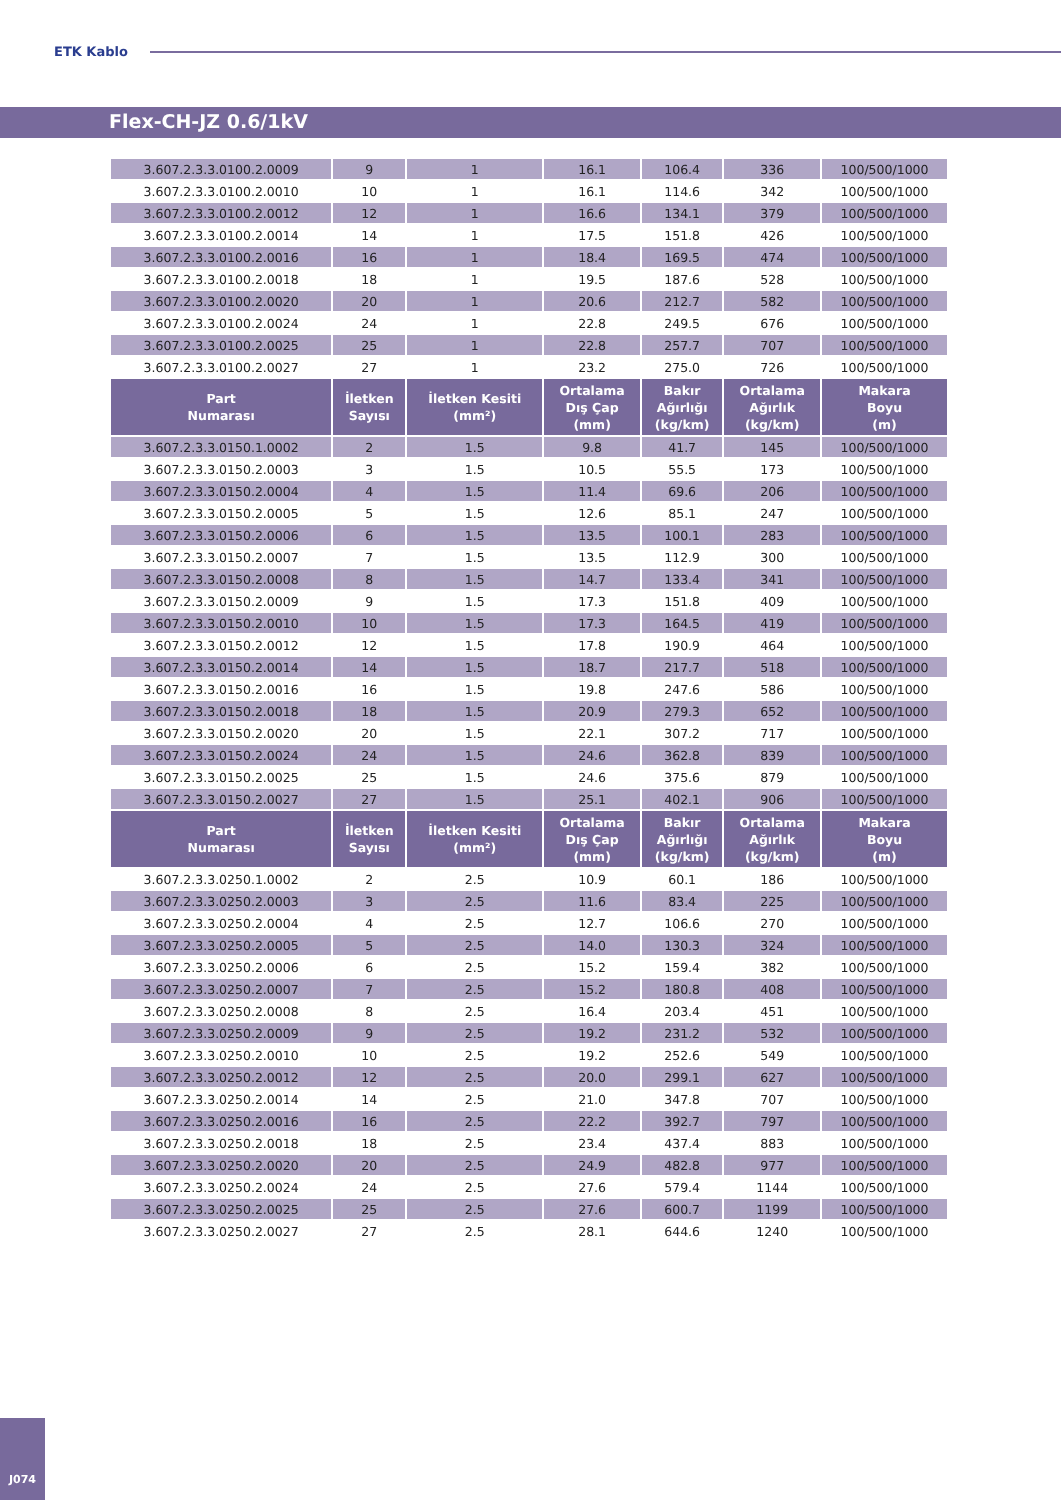ETK Kablo
Flex-CH-JZ 0.6/1kV
| 3.607.2.3.3.0100.2.0009 | 9 | 1 | 16.1 | 106.4 | 336 | 100/500/1000 |
| 3.607.2.3.3.0100.2.0010 | 10 | 1 | 16.1 | 114.6 | 342 | 100/500/1000 |
| 3.607.2.3.3.0100.2.0012 | 12 | 1 | 16.6 | 134.1 | 379 | 100/500/1000 |
| 3.607.2.3.3.0100.2.0014 | 14 | 1 | 17.5 | 151.8 | 426 | 100/500/1000 |
| 3.607.2.3.3.0100.2.0016 | 16 | 1 | 18.4 | 169.5 | 474 | 100/500/1000 |
| 3.607.2.3.3.0100.2.0018 | 18 | 1 | 19.5 | 187.6 | 528 | 100/500/1000 |
| 3.607.2.3.3.0100.2.0020 | 20 | 1 | 20.6 | 212.7 | 582 | 100/500/1000 |
| 3.607.2.3.3.0100.2.0024 | 24 | 1 | 22.8 | 249.5 | 676 | 100/500/1000 |
| 3.607.2.3.3.0100.2.0025 | 25 | 1 | 22.8 | 257.7 | 707 | 100/500/1000 |
| 3.607.2.3.3.0100.2.0027 | 27 | 1 | 23.2 | 275.0 | 726 | 100/500/1000 |
| Part Numarası | İletken Sayısı | İletken Kesiti (mm²) | Ortalama Dış Çap (mm) | Bakır Ağırlığı (kg/km) | Ortalama Ağırlık (kg/km) | Makara Boyu (m) |
| 3.607.2.3.3.0150.1.0002 | 2 | 1.5 | 9.8 | 41.7 | 145 | 100/500/1000 |
| 3.607.2.3.3.0150.2.0003 | 3 | 1.5 | 10.5 | 55.5 | 173 | 100/500/1000 |
| 3.607.2.3.3.0150.2.0004 | 4 | 1.5 | 11.4 | 69.6 | 206 | 100/500/1000 |
| 3.607.2.3.3.0150.2.0005 | 5 | 1.5 | 12.6 | 85.1 | 247 | 100/500/1000 |
| 3.607.2.3.3.0150.2.0006 | 6 | 1.5 | 13.5 | 100.1 | 283 | 100/500/1000 |
| 3.607.2.3.3.0150.2.0007 | 7 | 1.5 | 13.5 | 112.9 | 300 | 100/500/1000 |
| 3.607.2.3.3.0150.2.0008 | 8 | 1.5 | 14.7 | 133.4 | 341 | 100/500/1000 |
| 3.607.2.3.3.0150.2.0009 | 9 | 1.5 | 17.3 | 151.8 | 409 | 100/500/1000 |
| 3.607.2.3.3.0150.2.0010 | 10 | 1.5 | 17.3 | 164.5 | 419 | 100/500/1000 |
| 3.607.2.3.3.0150.2.0012 | 12 | 1.5 | 17.8 | 190.9 | 464 | 100/500/1000 |
| 3.607.2.3.3.0150.2.0014 | 14 | 1.5 | 18.7 | 217.7 | 518 | 100/500/1000 |
| 3.607.2.3.3.0150.2.0016 | 16 | 1.5 | 19.8 | 247.6 | 586 | 100/500/1000 |
| 3.607.2.3.3.0150.2.0018 | 18 | 1.5 | 20.9 | 279.3 | 652 | 100/500/1000 |
| 3.607.2.3.3.0150.2.0020 | 20 | 1.5 | 22.1 | 307.2 | 717 | 100/500/1000 |
| 3.607.2.3.3.0150.2.0024 | 24 | 1.5 | 24.6 | 362.8 | 839 | 100/500/1000 |
| 3.607.2.3.3.0150.2.0025 | 25 | 1.5 | 24.6 | 375.6 | 879 | 100/500/1000 |
| 3.607.2.3.3.0150.2.0027 | 27 | 1.5 | 25.1 | 402.1 | 906 | 100/500/1000 |
| Part Numarası | İletken Sayısı | İletken Kesiti (mm²) | Ortalama Dış Çap (mm) | Bakır Ağırlığı (kg/km) | Ortalama Ağırlık (kg/km) | Makara Boyu (m) |
| 3.607.2.3.3.0250.1.0002 | 2 | 2.5 | 10.9 | 60.1 | 186 | 100/500/1000 |
| 3.607.2.3.3.0250.2.0003 | 3 | 2.5 | 11.6 | 83.4 | 225 | 100/500/1000 |
| 3.607.2.3.3.0250.2.0004 | 4 | 2.5 | 12.7 | 106.6 | 270 | 100/500/1000 |
| 3.607.2.3.3.0250.2.0005 | 5 | 2.5 | 14.0 | 130.3 | 324 | 100/500/1000 |
| 3.607.2.3.3.0250.2.0006 | 6 | 2.5 | 15.2 | 159.4 | 382 | 100/500/1000 |
| 3.607.2.3.3.0250.2.0007 | 7 | 2.5 | 15.2 | 180.8 | 408 | 100/500/1000 |
| 3.607.2.3.3.0250.2.0008 | 8 | 2.5 | 16.4 | 203.4 | 451 | 100/500/1000 |
| 3.607.2.3.3.0250.2.0009 | 9 | 2.5 | 19.2 | 231.2 | 532 | 100/500/1000 |
| 3.607.2.3.3.0250.2.0010 | 10 | 2.5 | 19.2 | 252.6 | 549 | 100/500/1000 |
| 3.607.2.3.3.0250.2.0012 | 12 | 2.5 | 20.0 | 299.1 | 627 | 100/500/1000 |
| 3.607.2.3.3.0250.2.0014 | 14 | 2.5 | 21.0 | 347.8 | 707 | 100/500/1000 |
| 3.607.2.3.3.0250.2.0016 | 16 | 2.5 | 22.2 | 392.7 | 797 | 100/500/1000 |
| 3.607.2.3.3.0250.2.0018 | 18 | 2.5 | 23.4 | 437.4 | 883 | 100/500/1000 |
| 3.607.2.3.3.0250.2.0020 | 20 | 2.5 | 24.9 | 482.8 | 977 | 100/500/1000 |
| 3.607.2.3.3.0250.2.0024 | 24 | 2.5 | 27.6 | 579.4 | 1144 | 100/500/1000 |
| 3.607.2.3.3.0250.2.0025 | 25 | 2.5 | 27.6 | 600.7 | 1199 | 100/500/1000 |
| 3.607.2.3.3.0250.2.0027 | 27 | 2.5 | 28.1 | 644.6 | 1240 | 100/500/1000 |
J074